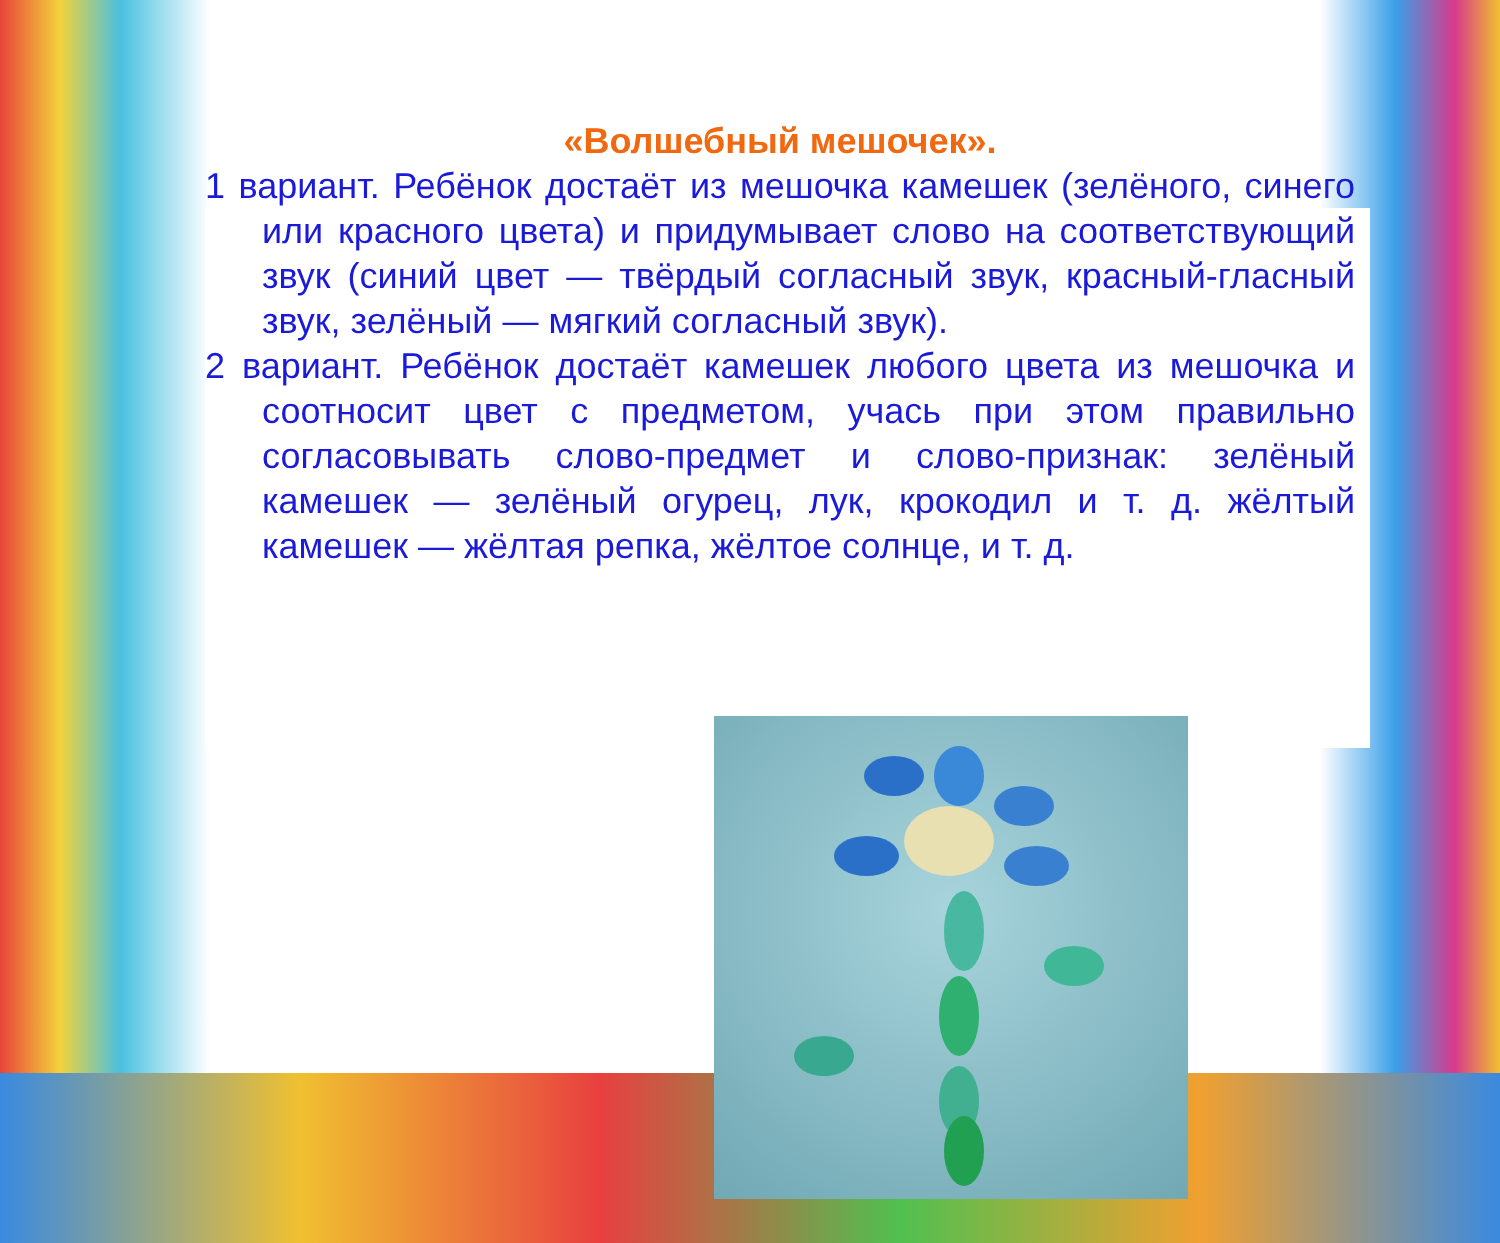«Волшебный мешочек».
1 вариант. Ребёнок достаёт из мешочка камешек (зелёного, синего или красного цвета) и придумывает слово на соответствующий звук (синий цвет — твёрдый согласный звук, красный-гласный звук, зелёный — мягкий согласный звук).
2 вариант. Ребёнок достаёт камешек любого цвета из мешочка и соотносит цвет с предметом, учась при этом правильно согласовывать слово-предмет и слово-признак: зелёный камешек — зелёный огурец, лук, крокодил и т. д. жёлтый камешек — жёлтая репка, жёлтое солнце, и т. д.